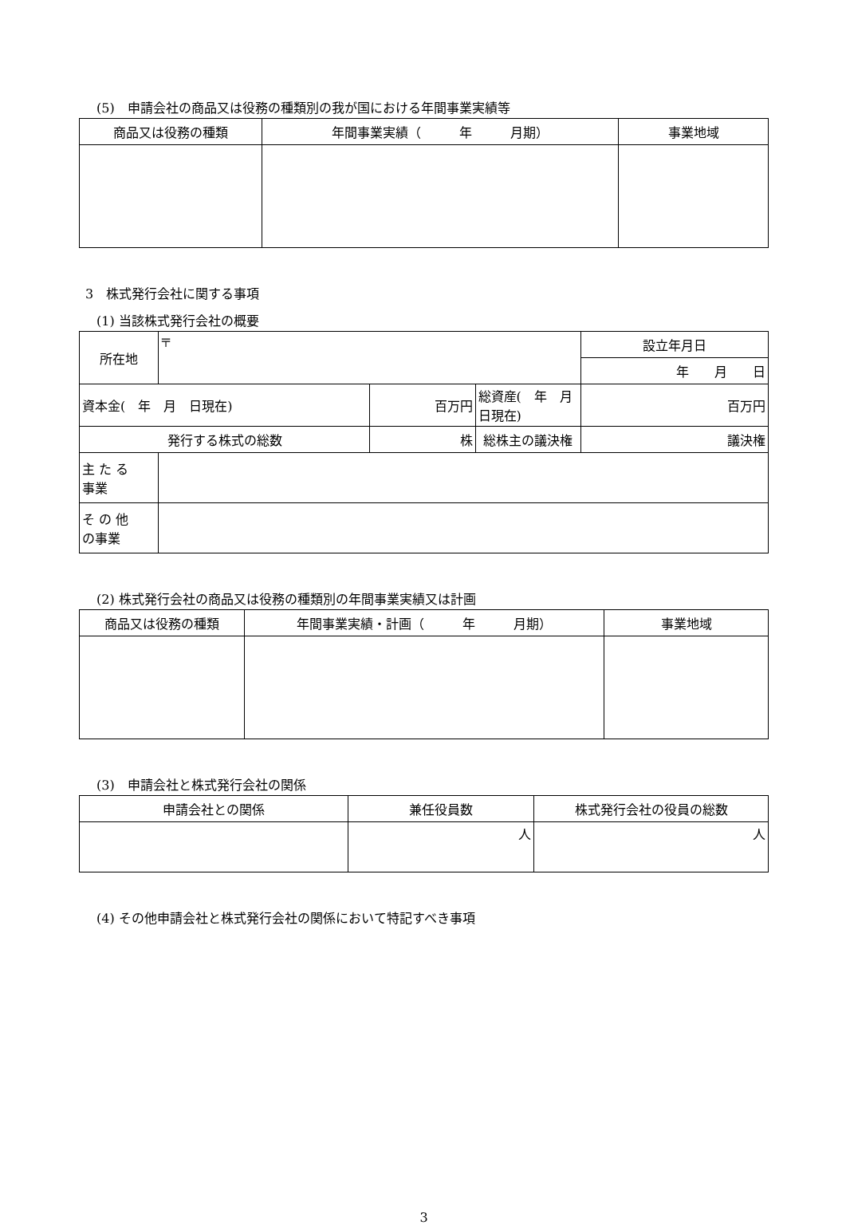(5)　申請会社の商品又は役務の種類別の我が国における年間事業実績等
| 商品又は役務の種類 | 年間事業実績（ 年 月期） | 事業地域 |
| --- | --- | --- |
3　株式発行会社に関する事項
(1) 当該株式発行会社の概要
| 所在地 | 〒 | | | 設立年月日 |
| | | | | 年 月 日 |
| 資本金( 年 月 日現在) | | 百万円 | 総資産( 年 月 日現在) | 百万円 |
| 発行する株式の総数 | | 株 | 総株主の議決権 | 議決権 |
| 主 た る 事業 | | | | |
| そ の 他 の事業 | | | | |
(2) 株式発行会社の商品又は役務の種類別の年間事業実績又は計画
| 商品又は役務の種類 | 年間事業実績・計画（ 年 月期） | 事業地域 |
| --- | --- | --- |
(3)　申請会社と株式発行会社の関係
| 申請会社との関係 | 兼任役員数 | 株式発行会社の役員の総数 |
| --- | --- | --- |
| | 人 | 人 |
(4) その他申請会社と株式発行会社の関係において特記すべき事項
3